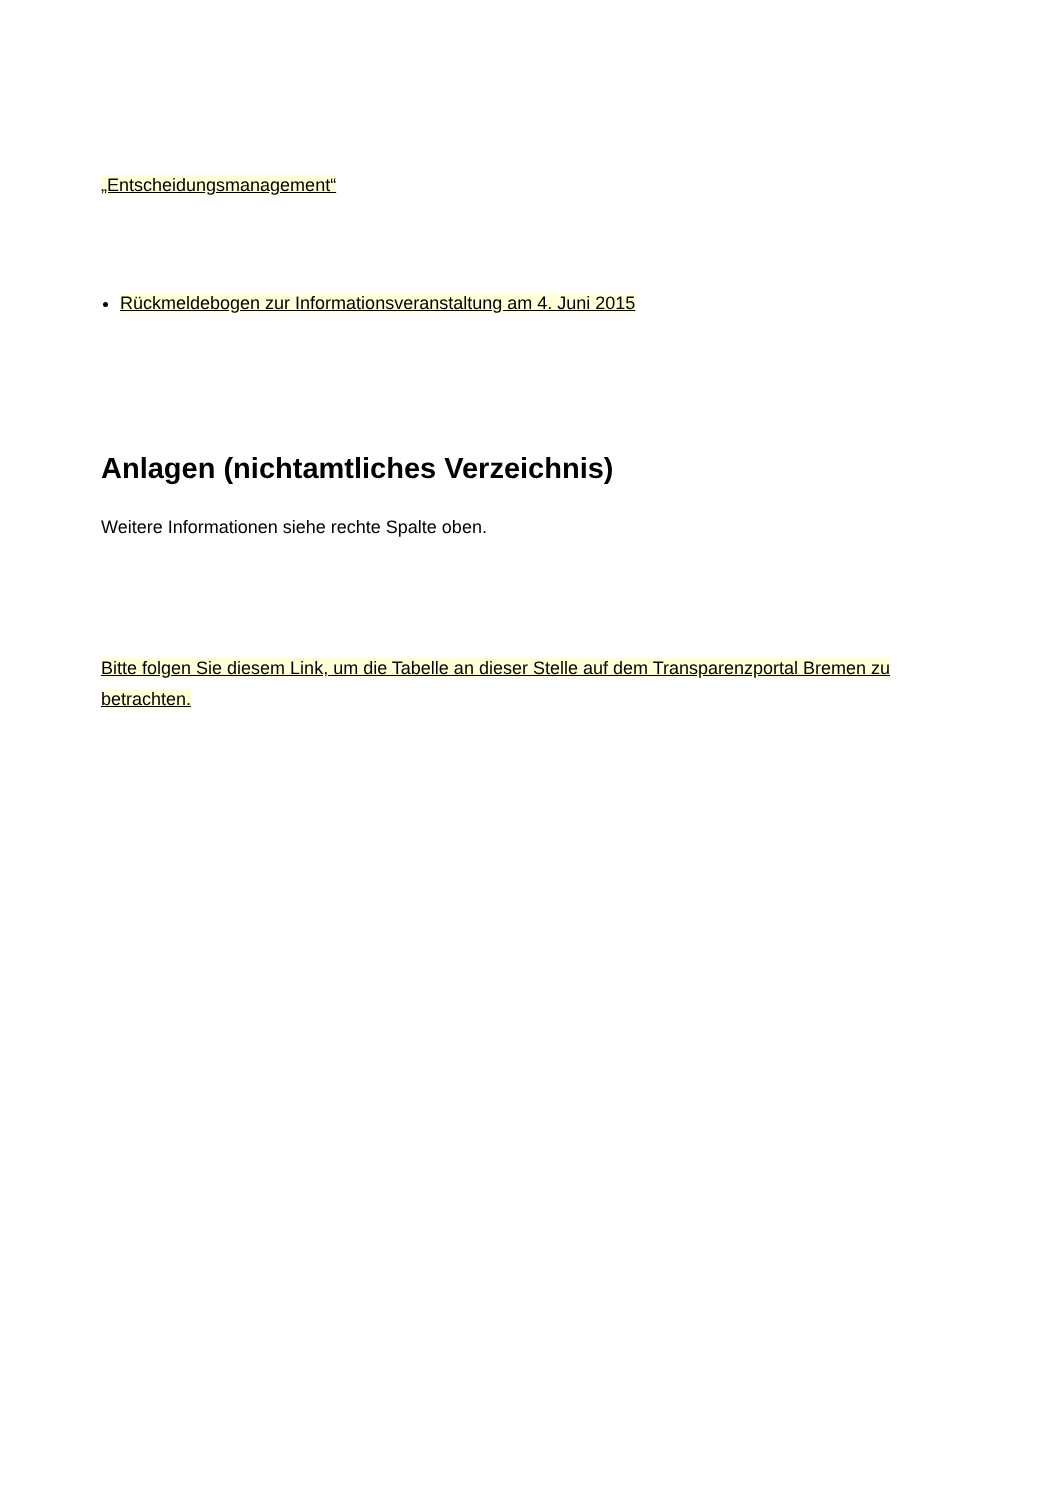„Entscheidungsmanagement“
Rückmeldebogen zur Informationsveranstaltung am 4. Juni 2015
Anlagen (nichtamtliches Verzeichnis)
Weitere Informationen siehe rechte Spalte oben.
Bitte folgen Sie diesem Link, um die Tabelle an dieser Stelle auf dem Transparenzportal Bremen zu betrachten.